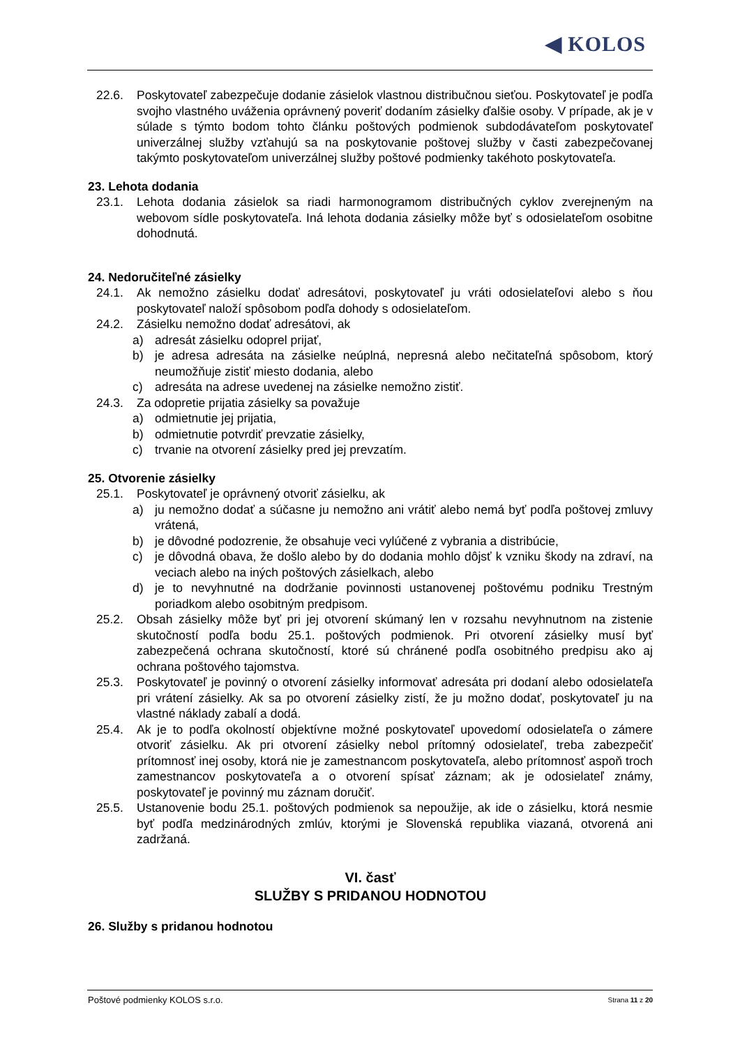◀ KOLOS
22.6. Poskytovateľ zabezpečuje dodanie zásielok vlastnou distribučnou sieťou. Poskytovateľ je podľa svojho vlastného uváženia oprávnený poveriť dodaním zásielky ďalšie osoby. V prípade, ak je v súlade s týmto bodom tohto článku poštových podmienok subdodávateľom poskytovateľ univerzálnej služby vzťahujú sa na poskytovanie poštovej služby v časti zabezpečovanej takýmto poskytovateľom univerzálnej služby poštové podmienky takéhoto poskytovateľa.
23. Lehota dodania
23.1. Lehota dodania zásielok sa riadi harmonogramom distribučných cyklov zverejneným na webovom sídle poskytovateľa. Iná lehota dodania zásielky môže byť s odosielateľom osobitne dohodnutá.
24. Nedoručiteľné zásielky
24.1. Ak nemožno zásielku dodať adresátovi, poskytovateľ ju vráti odosielateľovi alebo s ňou poskytovateľ naloží spôsobom podľa dohody s odosielateľom.
24.2. Zásielku nemožno dodať adresátovi, ak
a) adresát zásielku odoprel prijať,
b) je adresa adresáta na zásielke neúplná, nepresná alebo nečitateľná spôsobom, ktorý neumožňuje zistiť miesto dodania, alebo
c) adresáta na adrese uvedenej na zásielke nemožno zistiť.
24.3. Za odopretie prijatia zásielky sa považuje
a) odmietnutie jej prijatia,
b) odmietnutie potvrdiť prevzatie zásielky,
c) trvanie na otvorení zásielky pred jej prevzatím.
25. Otvorenie zásielky
25.1. Poskytovateľ je oprávnený otvoriť zásielku, ak
a) ju nemožno dodať a súčasne ju nemožno ani vrátiť alebo nemá byť podľa poštovej zmluvy vrátená,
b) je dôvodné podozrenie, že obsahuje veci vylúčené z vybrania a distribúcie,
c) je dôvodná obava, že došlo alebo by do dodania mohlo dôjsť k vzniku škody na zdraví, na veciach alebo na iných poštových zásielkach, alebo
d) je to nevyhnutné na dodržanie povinnosti ustanovenej poštovému podniku Trestným poriadkom alebo osobitným predpisom.
25.2. Obsah zásielky môže byť pri jej otvorení skúmaný len v rozsahu nevyhnutnom na zistenie skutočností podľa bodu 25.1. poštových podmienok. Pri otvorení zásielky musí byť zabezpečená ochrana skutočností, ktoré sú chránené podľa osobitného predpisu ako aj ochrana poštového tajomstva.
25.3. Poskytovateľ je povinný o otvorení zásielky informovať adresáta pri dodaní alebo odosielateľa pri vrátení zásielky. Ak sa po otvorení zásielky zistí, že ju možno dodať, poskytovateľ ju na vlastné náklady zabalí a dodá.
25.4. Ak je to podľa okolností objektívne možné poskytovateľ upovedomí odosielateľa o zámere otvoriť zásielku. Ak pri otvorení zásielky nebol prítomný odosielateľ, treba zabezpečiť prítomnosť inej osoby, ktorá nie je zamestnancom poskytovateľa, alebo prítomnosť aspoň troch zamestnancov poskytovateľa a o otvorení spísať záznam; ak je odosielateľ známy, poskytovateľ je povinný mu záznam doručiť.
25.5. Ustanovenie bodu 25.1. poštových podmienok sa nepoužije, ak ide o zásielku, ktorá nesmie byť podľa medzinárodných zmlúv, ktorými je Slovenská republika viazaná, otvorená ani zadržaná.
VI. časť
SLUŽBY S PRIDANOU HODNOTOU
26. Služby s pridanou hodnotou
Poštové podmienky KOLOS s.r.o. Strana 11 z 20